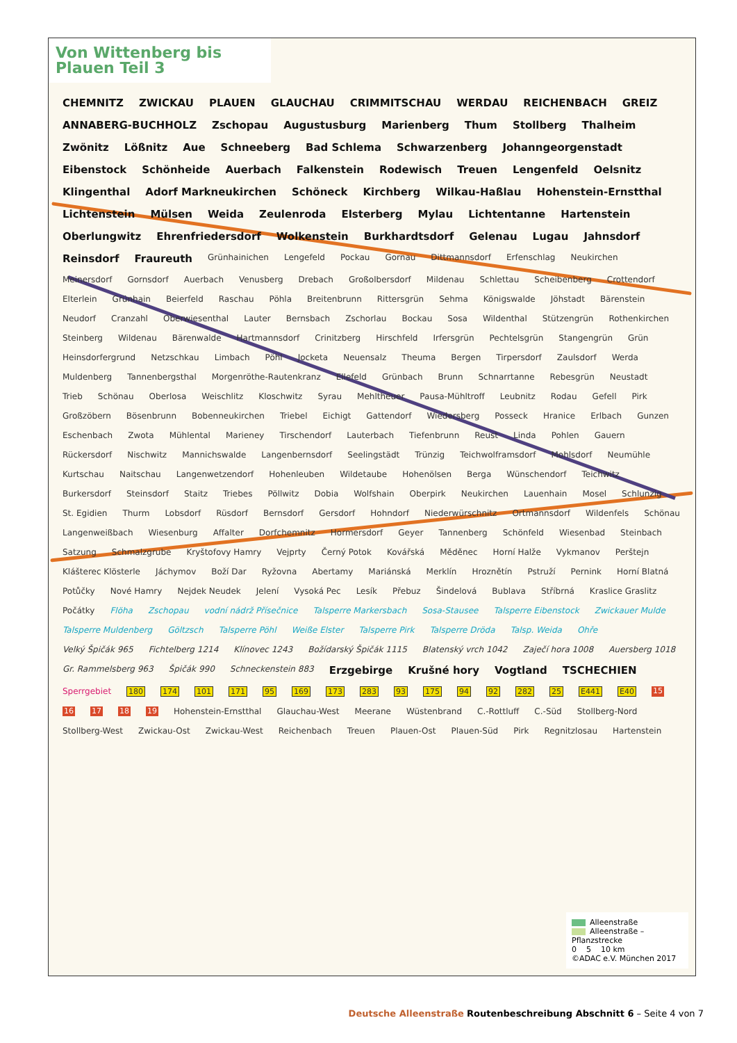Von Wittenberg bis Plauen Teil 3
CHEMNITZ ZWICKAU PLAUEN GLAUCHAU CRIMMITSCHAU WERDAU REICHENBACH GREIZ ANNABERG-BUCHHOLZ Zschopau Augustusburg Marienberg Thum Stollberg Thalheim Zwönitz Lößnitz Aue Schneeberg Bad Schlema Schwarzenberg Johanngeorgenstadt Eibenstock Schönheide Auerbach Falkenstein Rodewisch Treuen Lengenfeld Oelsnitz Klingenthal Adorf Markneukirchen Schöneck Kirchberg Wilkau-Haßlau Hohenstein-Ernstthal Lichtenstein Mülsen Weida Zeulenroda Elsterberg Mylau Lichtentanne Hartenstein Oberlungwitz Ehrenfriedersdorf Wolkenstein Burkhardtsdorf Gelenau Lugau Jahnsdorf Reinsdorf Fraureuth Grünhainichen Lengefeld Pockau Gornau Dittmannsdorf Erfenschlag Neukirchen Meinersdorf Gornsdorf Auerbach Venusberg Drebach Großolbersdorf Mildenau Schlettau Scheibenberg Crottendorf Elterlein Grünhain Beierfeld Raschau Pöhla Breitenbrunn Rittersgrün Sehma Königswalde Jöhstadt Bärenstein Neudorf Cranzahl Oberwiesenthal Lauter Bernsbach Zschorlau Bockau Sosa Wildenthal Stützengrün Rothenkirchen Steinberg Wildenau Bärenwalde Hartmannsdorf Crinitzberg Hirschfeld Irfersgrün Pechtelsgrün Stangengrün Grün Heinsdorfergrund Netzschkau Limbach Pöhl Jocketa Neuensalz Theuma Bergen Tirpersdorf Zaulsdorf Werda Muldenberg Tannenbergsthal Morgenröthe-Rautenkranz Ellefeld Grünbach Brunn Schnarrtanne Rebesgrün Neustadt Trieb Schönau Oberlosa Weischlitz Kloschwitz Syrau Mehltheuer Pausa-Mühltroff Leubnitz Rodau Gefell Pirk Großzöbern Bösenbrunn Bobenneukirchen Triebel Eichigt Gattendorf Wiedersberg Posseck Hranice Erlbach Gunzen Eschenbach Zwota Mühlental Marieney Tirschendorf Lauterbach Tiefenbrunn Reust Linda Pohlen Gauern Rückersdorf Nischwitz Mannichswalde Langenbernsdorf Seelingstädt Trünzig Teichwolframsdorf Mohlsdorf Neumühle Kurtschau Naitschau Langenwetzendorf Hohenleuben Wildetaube Hohenölsen Berga Wünschendorf Teichwitz Burkersdorf Steinsdorf Staitz Triebes Pöllwitz Dobia Wolfshain Oberpirk Neukirchen Lauenhain Mosel Schlunzig St. Egidien Thurm Lobsdorf Rüsdorf Bernsdorf Gersdorf Hohndorf Niederwürschnitz Ortmannsdorf Wildenfels Schönau Langenweißbach Wiesenburg Affalter Dorfchemnitz Hormersdorf Geyer Tannenberg Schönfeld Wiesenbad Steinbach Satzung Schmalzgrube Kryštofovy Hamry Vejprty Černý Potok Kovářská Měděnec Horní Halže Vykmanov Perštejn Klášterec Klösterle Jáchymov Boží Dar Ryžovna Abertamy Mariánská Merklín Hroznětín Pstruží Pernink Horní Blatná Potůčky Nové Hamry Nejdek Neudek Jelení Vysoká Pec Lesík Přebuz Šindelová Bublava Stříbrná Kraslice Graslitz Počátky Flöha Zschopau vodní nádrž Přísečnice Talsperre Markersbach Sosa-Stausee Talsperre Eibenstock Zwickauer Mulde Talsperre Muldenberg Göltzsch Talsperre Pöhl Weiße Elster Talsperre Pirk Talsperre Dröda Talsp. Weida Ohře Velký Špičák 965 Fichtelberg 1214 Klínovec 1243 Božídarský Špičák 1115 Blatenský vrch 1042 Zaječí hora 1008 Auersberg 1018 Gr. Rammelsberg 963 Špičák 990 Schneckenstein 883 Erzgebirge Krušné hory Vogtland TSCHECHIEN Sperrgebiet 180 174 101 171 95 169 173 283 93 175 94 92 282 25 E441 E40 15 16 17 18 19 Hohenstein-Ernstthal Glauchau-West Meerane Wüstenbrand C.-Rottluff C.-Süd Stollberg-Nord Stollberg-West Zwickau-Ost Zwickau-West Reichenbach Treuen Plauen-Ost Plauen-Süd Pirk Regnitzlosau Hartenstein
Alleenstraße
Alleenstraße – Pflanzstrecke
0 5 10 km
©ADAC e.V. München 2017
Deutsche Alleenstraße Routenbeschreibung Abschnitt 6 – Seite 4 von 7